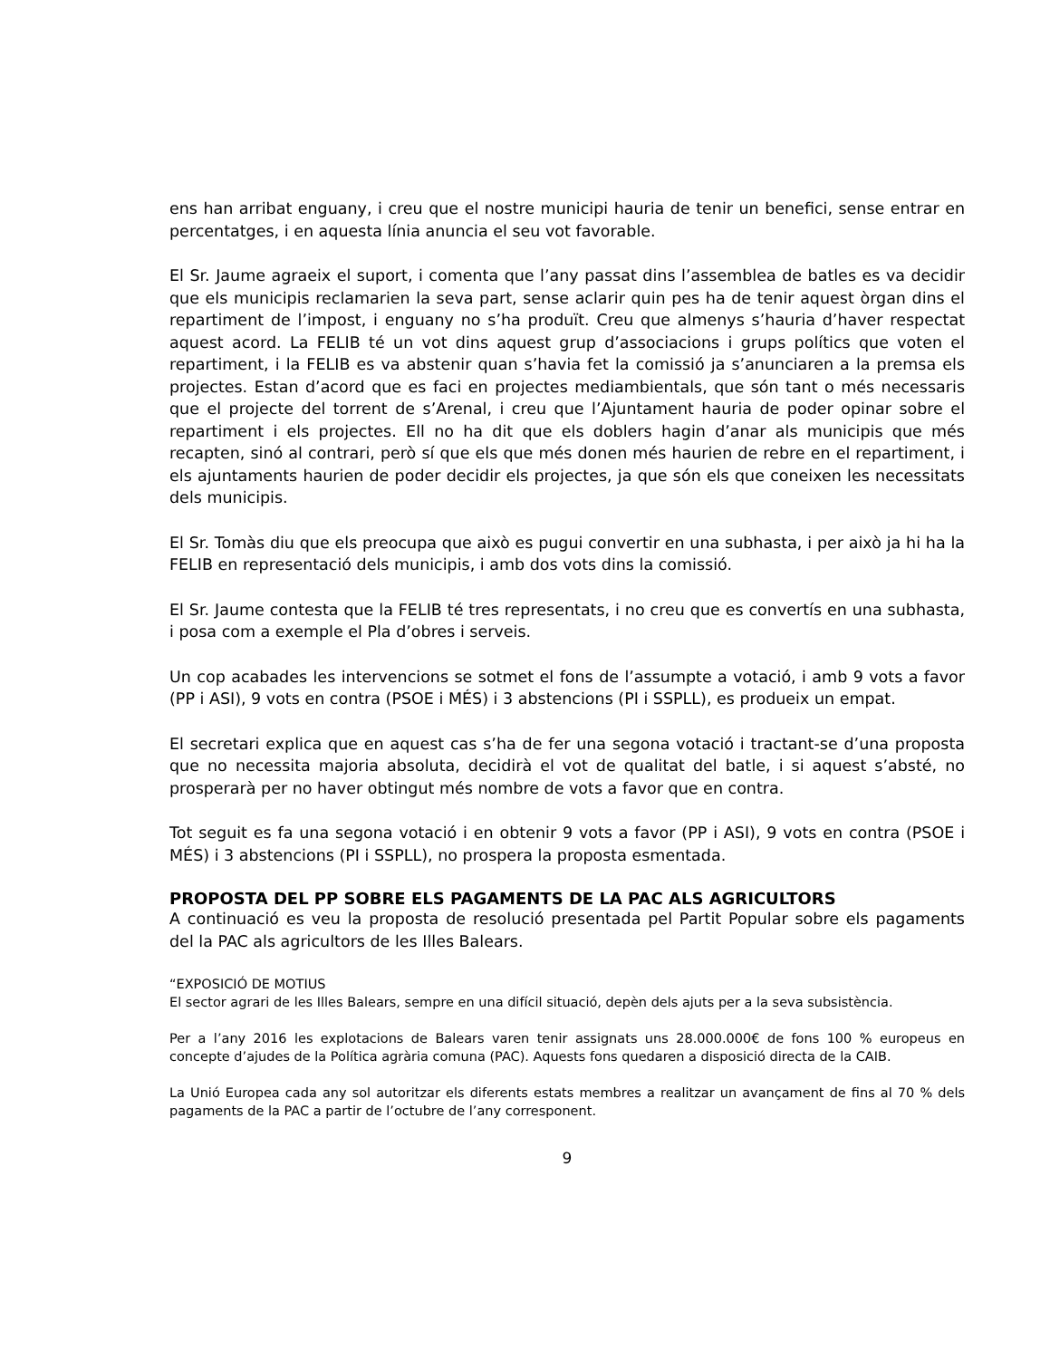ens han arribat enguany, i creu que el nostre municipi hauria de tenir un benefici, sense entrar en percentatges, i en aquesta línia anuncia el seu vot favorable.
El Sr. Jaume agraeix el suport, i comenta que l’any passat dins l’assemblea de batles es va decidir que els municipis reclamarien la seva part, sense aclarir quin pes ha de tenir aquest òrgan dins el repartiment de l’impost, i enguany no s’ha produït. Creu que almenys s’hauria d’haver respectat aquest acord. La FELIB té un vot dins aquest grup d’associacions i grups polítics que voten el repartiment, i la FELIB es va abstenir quan s’havia fet la comissió ja s’anunciaren a la premsa els projectes. Estan d’acord que es faci en projectes mediambientals, que són tant o més necessaris que el projecte del torrent de s’Arenal, i creu que l’Ajuntament hauria de poder opinar sobre el repartiment i els projectes. Ell no ha dit que els doblers hagin d’anar als municipis que més recapten, sinó al contrari, però sí que els que més donen més haurien de rebre en el repartiment, i els ajuntaments haurien de poder decidir els projectes, ja que són els que coneixen les necessitats dels municipis.
El Sr. Tomàs diu que els preocupa que això es pugui convertir en una subhasta, i per això ja hi ha la FELIB en representació dels municipis, i amb dos vots dins la comissió.
El Sr. Jaume contesta que la FELIB té tres representats, i no creu que es convertís en una subhasta, i posa com a exemple el Pla d’obres i serveis.
Un cop acabades les intervencions se sotmet el fons de l’assumpte a votació, i amb 9 vots a favor (PP i ASI), 9 vots en contra (PSOE i MÉS) i 3 abstencions (PI i SSPLL), es produeix un empat.
El secretari explica que en aquest cas s’ha de fer una segona votació i tractant-se d’una proposta que no necessita majoria absoluta, decidirà el vot de qualitat del batle, i si aquest s’absté, no prosperarà per no haver obtingut més nombre de vots a favor que en contra.
Tot seguit es fa una segona votació i en obtenir 9 vots a favor (PP i ASI), 9 vots en contra (PSOE i MÉS) i 3 abstencions (PI i SSPLL), no prospera la proposta esmentada.
PROPOSTA DEL PP SOBRE ELS PAGAMENTS DE LA PAC ALS AGRICULTORS
A continuació es veu la proposta de resolució presentada pel Partit Popular sobre els pagaments del la PAC als agricultors de les Illes Balears.
“EXPOSICIÓ DE MOTIUS
El sector agrari de les Illes Balears, sempre en una difícil situació, depèn dels ajuts per a la seva subsistència.
Per a l’any 2016 les explotacions de Balears varen tenir assignats uns 28.000.000€ de fons 100 % europeus en concepte d’ajudes de la Política agrària comuna (PAC). Aquests fons quedaren a disposició directa de la CAIB.
La Unió Europea cada any sol autoritzar els diferents estats membres a realitzar un avançament de fins al 70 % dels pagaments de la PAC a partir de l’octubre de l’any corresponent.
9